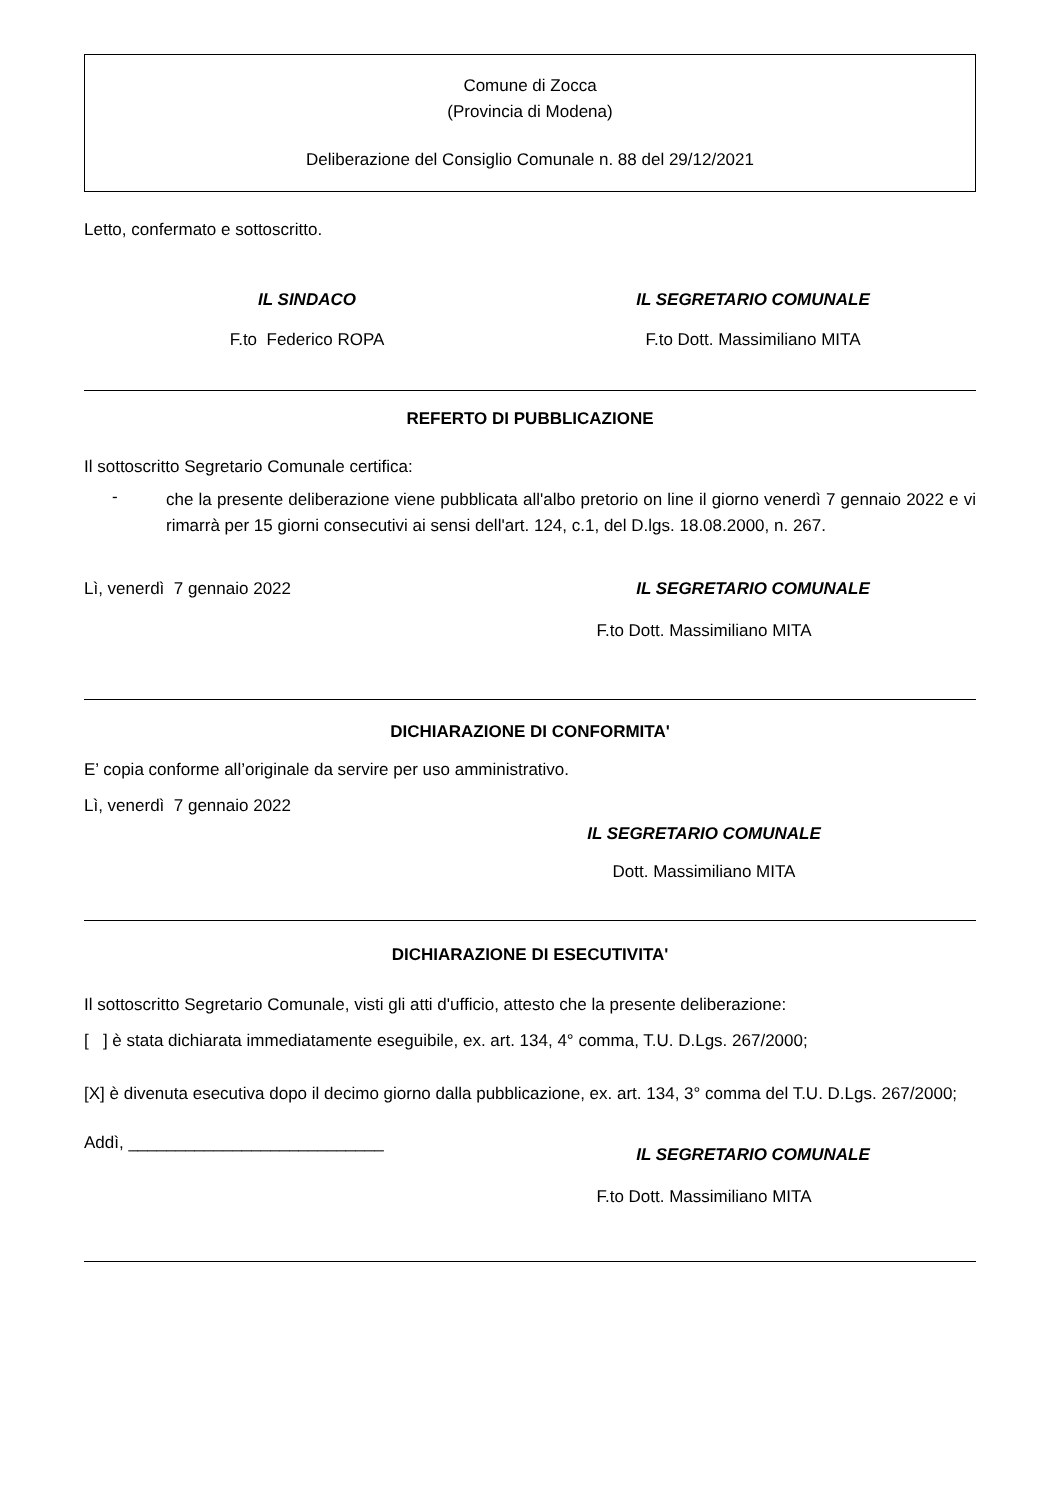Comune di Zocca
(Provincia di Modena)
Deliberazione del Consiglio Comunale n. 88 del 29/12/2021
Letto, confermato e sottoscritto.
IL SINDACO IL SEGRETARIO COMUNALE
F.to Federico ROPA F.to Dott. Massimiliano MITA
REFERTO DI PUBBLICAZIONE
Il sottoscritto Segretario Comunale certifica:
-
che la presente deliberazione viene pubblicata all'albo pretorio on line il giorno venerdì 7 gennaio 2022 e vi rimarrà per 15 giorni consecutivi ai sensi dell'art. 124, c.1, del D.lgs. 18.08.2000, n. 267.
Lì, venerdì 7 gennaio 2022 IL SEGRETARIO COMUNALE
F.to Dott. Massimiliano MITA
DICHIARAZIONE DI CONFORMITA'
E’ copia conforme all’originale da servire per uso amministrativo.
Lì, venerdì 7 gennaio 2022
IL SEGRETARIO COMUNALE
Dott. Massimiliano MITA
DICHIARAZIONE DI ESECUTIVITA'
Il sottoscritto Segretario Comunale, visti gli atti d'ufficio, attesto che la presente deliberazione:
[ ] è stata dichiarata immediatamente eseguibile, ex. art. 134, 4° comma, T.U. D.Lgs. 267/2000;
[X] è divenuta esecutiva dopo il decimo giorno dalla pubblicazione, ex. art. 134, 3° comma del T.U. D.Lgs. 267/2000;
Addì, ___________________________
IL SEGRETARIO COMUNALE
F.to Dott. Massimiliano MITA